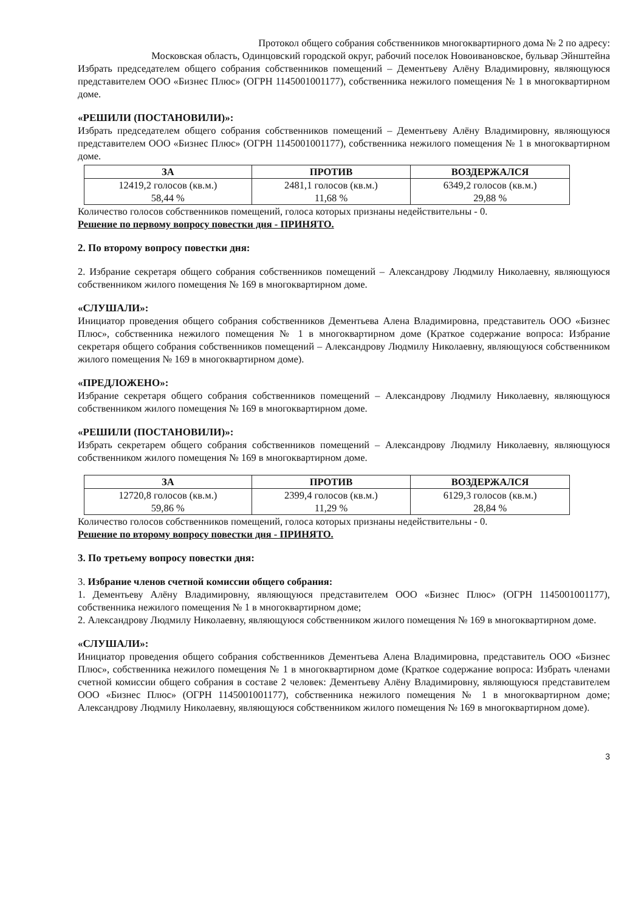Протокол общего собрания собственников многоквартирного дома № 2 по адресу:
Московская область, Одинцовский городской округ, рабочий поселок Новоивановское, бульвар Эйнштейна
Избрать председателем общего собрания собственников помещений – Дементьеву Алёну Владимировну, являющуюся представителем ООО «Бизнес Плюс» (ОГРН 1145001001177), собственника нежилого помещения № 1 в многоквартирном доме.
«РЕШИЛИ (ПОСТАНОВИЛИ)»:
Избрать председателем общего собрания собственников помещений – Дементьеву Алёну Владимировну, являющуюся представителем ООО «Бизнес Плюс» (ОГРН 1145001001177), собственника нежилого помещения № 1 в многоквартирном доме.
| ЗА | ПРОТИВ | ВОЗДЕРЖАЛСЯ |
| --- | --- | --- |
| 12419,2 голосов (кв.м.) 58,44 % | 2481,1 голосов (кв.м.) 11,68 % | 6349,2 голосов (кв.м.) 29,88 % |
Количество голосов собственников помещений, голоса которых признаны недействительны - 0.
Решение по первому вопросу повестки дня - ПРИНЯТО.
2. По второму вопросу повестки дня:
2. Избрание секретаря общего собрания собственников помещений – Александрову Людмилу Николаевну, являющуюся собственником жилого помещения № 169 в многоквартирном доме.
«СЛУШАЛИ»:
Инициатор проведения общего собрания собственников Дементьева Алена Владимировна, представитель ООО «Бизнес Плюс», собственника нежилого помещения № 1 в многоквартирном доме (Краткое содержание вопроса: Избрание секретаря общего собрания собственников помещений – Александрову Людмилу Николаевну, являющуюся собственником жилого помещения № 169 в многоквартирном доме).
«ПРЕДЛОЖЕНО»:
Избрание секретаря общего собрания собственников помещений – Александрову Людмилу Николаевну, являющуюся собственником жилого помещения № 169 в многоквартирном доме.
«РЕШИЛИ (ПОСТАНОВИЛИ)»:
Избрать секретарем общего собрания собственников помещений – Александрову Людмилу Николаевну, являющуюся собственником жилого помещения № 169 в многоквартирном доме.
| ЗА | ПРОТИВ | ВОЗДЕРЖАЛСЯ |
| --- | --- | --- |
| 12720,8 голосов (кв.м.) 59,86 % | 2399,4 голосов (кв.м.) 11,29 % | 6129,3 голосов (кв.м.) 28,84 % |
Количество голосов собственников помещений, голоса которых признаны недействительны - 0.
Решение по второму вопросу повестки дня - ПРИНЯТО.
3. По третьему вопросу повестки дня:
3. Избрание членов счетной комиссии общего собрания:
1. Дементьеву Алёну Владимировну, являющуюся представителем ООО «Бизнес Плюс» (ОГРН 1145001001177), собственника нежилого помещения № 1 в многоквартирном доме;
2. Александрову Людмилу Николаевну, являющуюся собственником жилого помещения № 169 в многоквартирном доме.
«СЛУШАЛИ»:
Инициатор проведения общего собрания собственников Дементьева Алена Владимировна, представитель ООО «Бизнес Плюс», собственника нежилого помещения № 1 в многоквартирном доме (Краткое содержание вопроса: Избрать членами счетной комиссии общего собрания в составе 2 человек: Дементьеву Алёну Владимировну, являющуюся представителем ООО «Бизнес Плюс» (ОГРН 1145001001177), собственника нежилого помещения № 1 в многоквартирном доме; Александрову Людмилу Николаевну, являющуюся собственником жилого помещения № 169 в многоквартирном доме).
3